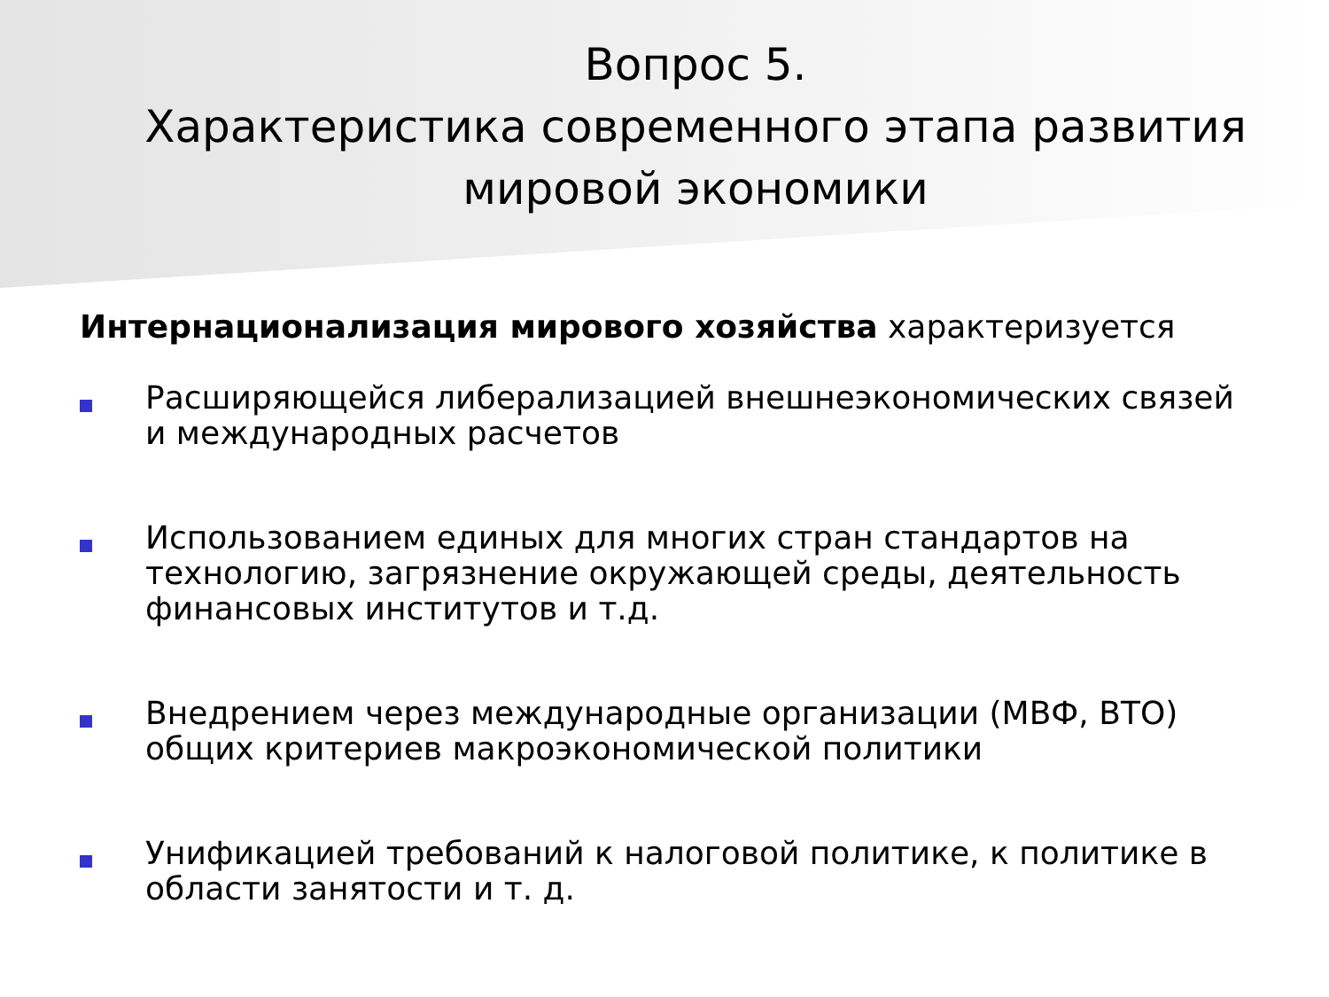Вопрос 5.
Характеристика современного этапа развития
мировой экономики
Интернационализация мирового хозяйства характеризуется
Расширяющейся либерализацией внешнеэкономических связей и международных расчетов
Использованием единых для многих стран стандартов на технологию, загрязнение окружающей среды, деятельность финансовых институтов и т.д.
Внедрением через международные организации (МВФ, ВТО) общих критериев макроэкономической политики
Унификацией требований к налоговой политике, к политике в области занятости и т. д.